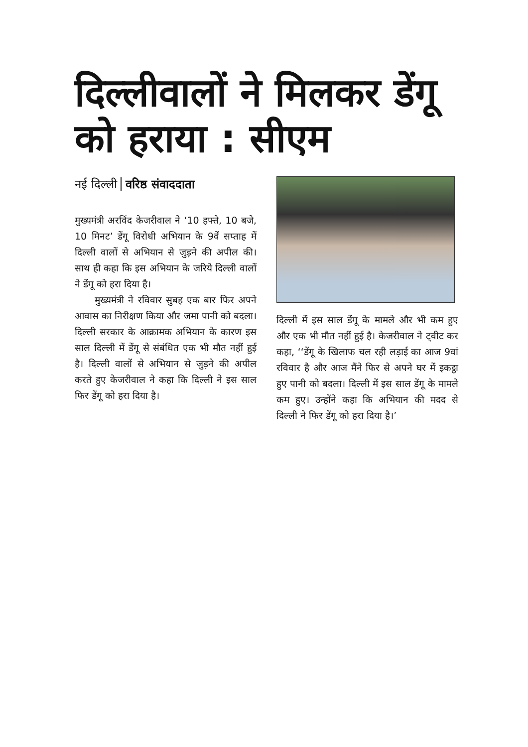दिल्लीवालों ने मिलकर डेंगू को हराया : सीएम
नई दिल्ली वरिष्ठ संवाददाता
मुख्यमंत्री अरविंद केजरीवाल ने ‘10 हफ्ते, 10 बजे, 10 मिनट’ डेंगू विरोधी अभियान के 9वें सप्ताह में दिल्ली वालों से अभियान से जुड़ने की अपील की। साथ ही कहा कि इस अभियान के जरिये दिल्ली वालों ने डेंगू को हरा दिया है।
मुख्यमंत्री ने रविवार सुबह एक बार फिर अपने आवास का निरीक्षण किया और जमा पानी को बदला। दिल्ली सरकार के आक्रामक अभियान के कारण इस साल दिल्ली में डेंगू से संबंधित एक भी मौत नहीं हुई है। दिल्ली वालों से अभियान से जुड़ने की अपील करते हुए केजरीवाल ने कहा कि दिल्ली ने इस साल फिर डेंगू को हरा दिया है।
दिल्ली में इस साल डेंगू के मामले और भी कम हुए और एक भी मौत नहीं हुई है। केजरीवाल ने ट्वीट कर कहा, ‘‘डेंगू के खिलाफ चल रही लड़ाई का आज 9वां रविवार है और आज मैंने फिर से अपने घर में इकट्ठा हुए पानी को बदला। दिल्ली में इस साल डेंगू के मामले कम हुए। उन्होंने कहा कि अभियान की मदद से दिल्ली ने फिर डेंगू को हरा दिया है।’